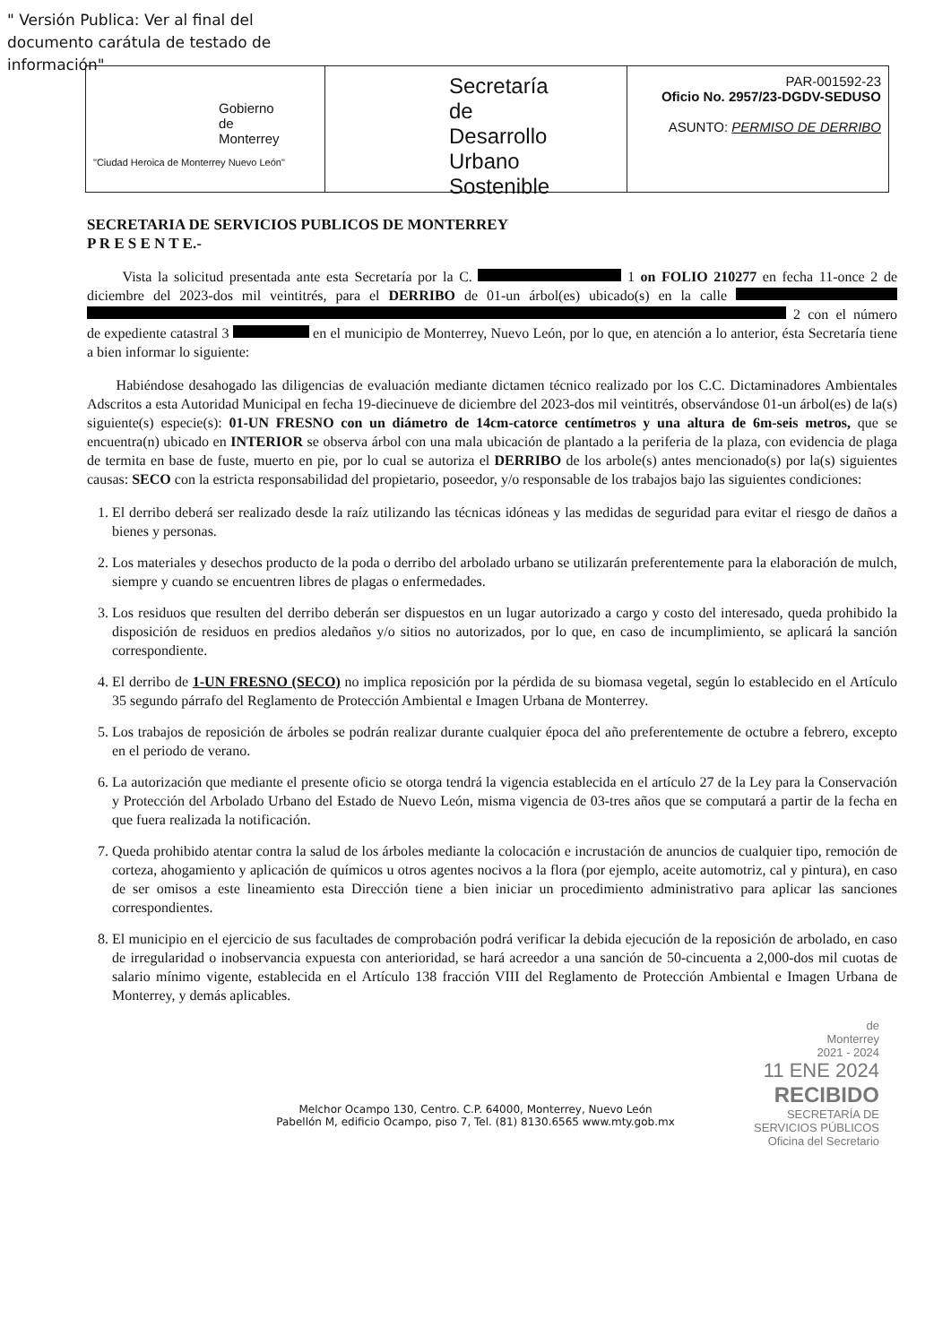" Versión Publica: Ver al final del documento carátula de testado de información"
Gobierno
de
Monterrey
"Ciudad Heroica de Monterrey Nuevo León"
Secretaría
de
Desarrollo Urbano
Sostenible
PAR-001592-23
Oficio No. 2957/23-DGDV-SEDUSO
ASUNTO: PERMISO DE DERRIBO
SECRETARIA DE SERVICIOS PUBLICOS DE MONTERREY
P R E S E N T E.-
Vista la solicitud presentada ante esta Secretaría por la C. 1 on FOLIO 210277 en fecha 11-once 2 de diciembre del 2023-dos mil veintitrés, para el DERRIBO de 01-un árbol(es) ubicado(s) en la calle 2 con el número de expediente catastral 3 en el municipio de Monterrey, Nuevo León, por lo que, en atención a lo anterior, ésta Secretaría tiene a bien informar lo siguiente:
Habiéndose desahogado las diligencias de evaluación mediante dictamen técnico realizado por los C.C. Dictaminadores Ambientales Adscritos a esta Autoridad Municipal en fecha 19-diecinueve de diciembre del 2023-dos mil veintitrés, observándose 01-un árbol(es) de la(s) siguiente(s) especie(s): 01-UN FRESNO con un diámetro de 14cm-catorce centímetros y una altura de 6m-seis metros, que se encuentra(n) ubicado en INTERIOR se observa árbol con una mala ubicación de plantado a la periferia de la plaza, con evidencia de plaga de termita en base de fuste, muerto en pie, por lo cual se autoriza el DERRIBO de los arbole(s) antes mencionado(s) por la(s) siguientes causas: SECO con la estricta responsabilidad del propietario, poseedor, y/o responsable de los trabajos bajo las siguientes condiciones:
1. El derribo deberá ser realizado desde la raíz utilizando las técnicas idóneas y las medidas de seguridad para evitar el riesgo de daños a bienes y personas.
2. Los materiales y desechos producto de la poda o derribo del arbolado urbano se utilizarán preferentemente para la elaboración de mulch, siempre y cuando se encuentren libres de plagas o enfermedades.
3. Los residuos que resulten del derribo deberán ser dispuestos en un lugar autorizado a cargo y costo del interesado, queda prohibido la disposición de residuos en predios aledaños y/o sitios no autorizados, por lo que, en caso de incumplimiento, se aplicará la sanción correspondiente.
4. El derribo de 1-UN FRESNO (SECO) no implica reposición por la pérdida de su biomasa vegetal, según lo establecido en el Artículo 35 segundo párrafo del Reglamento de Protección Ambiental e Imagen Urbana de Monterrey.
5. Los trabajos de reposición de árboles se podrán realizar durante cualquier época del año preferentemente de octubre a febrero, excepto en el periodo de verano.
6. La autorización que mediante el presente oficio se otorga tendrá la vigencia establecida en el artículo 27 de la Ley para la Conservación y Protección del Arbolado Urbano del Estado de Nuevo León, misma vigencia de 03-tres años que se computará a partir de la fecha en que fuera realizada la notificación.
7. Queda prohibido atentar contra la salud de los árboles mediante la colocación e incrustación de anuncios de cualquier tipo, remoción de corteza, ahogamiento y aplicación de químicos u otros agentes nocivos a la flora (por ejemplo, aceite automotriz, cal y pintura), en caso de ser omisos a este lineamiento esta Dirección tiene a bien iniciar un procedimiento administrativo para aplicar las sanciones correspondientes.
8. El municipio en el ejercicio de sus facultades de comprobación podrá verificar la debida ejecución de la reposición de arbolado, en caso de irregularidad o inobservancia expuesta con anterioridad, se hará acreedor a una sanción de 50-cincuenta a 2,000-dos mil cuotas de salario mínimo vigente, establecida en el Artículo 138 fracción VIII del Reglamento de Protección Ambiental e Imagen Urbana de Monterrey, y demás aplicables.
de
Monterrey
2021 - 2024
11 ENE 2024
RECIBIDO
SECRETARÍA DE
SERVICIOS PÚBLICOS
Oficina del Secretario
Melchor Ocampo 130, Centro. C.P. 64000, Monterrey, Nuevo León
Pabellón M, edificio Ocampo, piso 7, Tel. (81) 8130.6565 www.mty.gob.mx